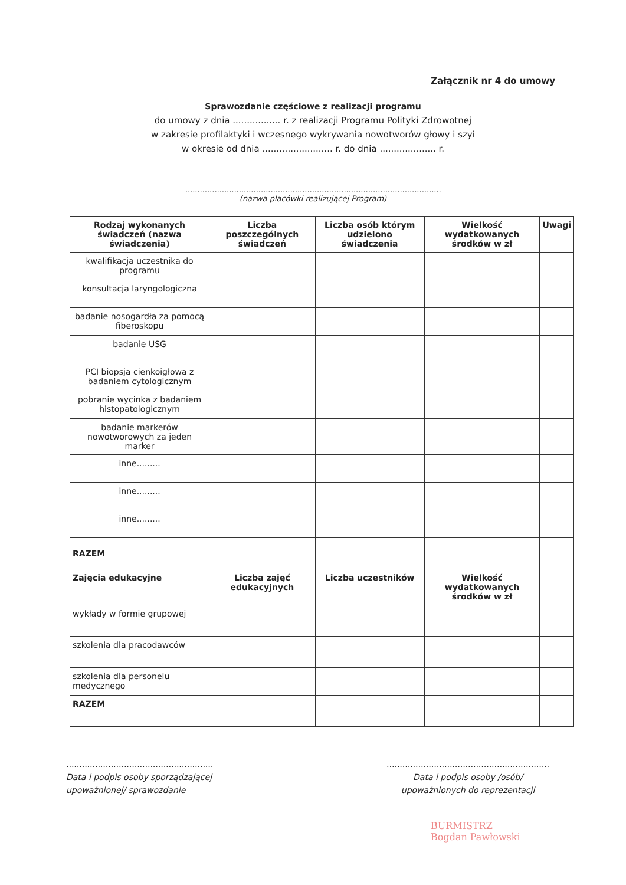Załącznik nr 4 do umowy
Sprawozdanie częściowe z realizacji programu
do umowy z dnia ................. r. z realizacji Programu Polityki Zdrowotnej
w zakresie profilaktyki i wczesnego wykrywania nowotworów głowy i szyi
w okresie od dnia ......................... r. do dnia .................... r.
.........................................................................................................
(nazwa placówki realizującej Program)
| Rodzaj wykonanych świadczeń (nazwa świadczenia) | Liczba poszczególnych świadczeń | Liczba osób którym udzielono świadczenia | Wielkość wydatkowanych środków w zł | Uwagi |
| --- | --- | --- | --- | --- |
| kwalifikacja uczestnika do programu | | | | |
| konsultacja laryngologiczna | | | | |
| badanie nosogardła za pomocą fiberoskopu | | | | |
| badanie USG | | | | |
| PCI biopsja cienkoigłowa z badaniem cytologicznym | | | | |
| pobranie wycinka z badaniem histopatologicznym | | | | |
| badanie markerów nowotworowych za jeden marker | | | | |
| inne......... | | | | |
| inne......... | | | | |
| inne......... | | | | |
| RAZEM | | | | |
| Zajęcia edukacyjne | Liczba zajęć edukacyjnych | Liczba uczestników | Wielkość wydatkowanych środków w zł | |
| wykłady w formie grupowej | | | | |
| szkolenia dla pracodawców | | | | |
| szkolenia dla personelu medycznego | | | | |
| RAZEM | | | | |
........................................................
Data i podpis osoby sporządzającej
upoważnionej/ sprawozdanie
..............................................................
Data i podpis osoby /osób/
upoważnionych do reprezentacji
BURMISTRZ
Bogdan Pawłowski